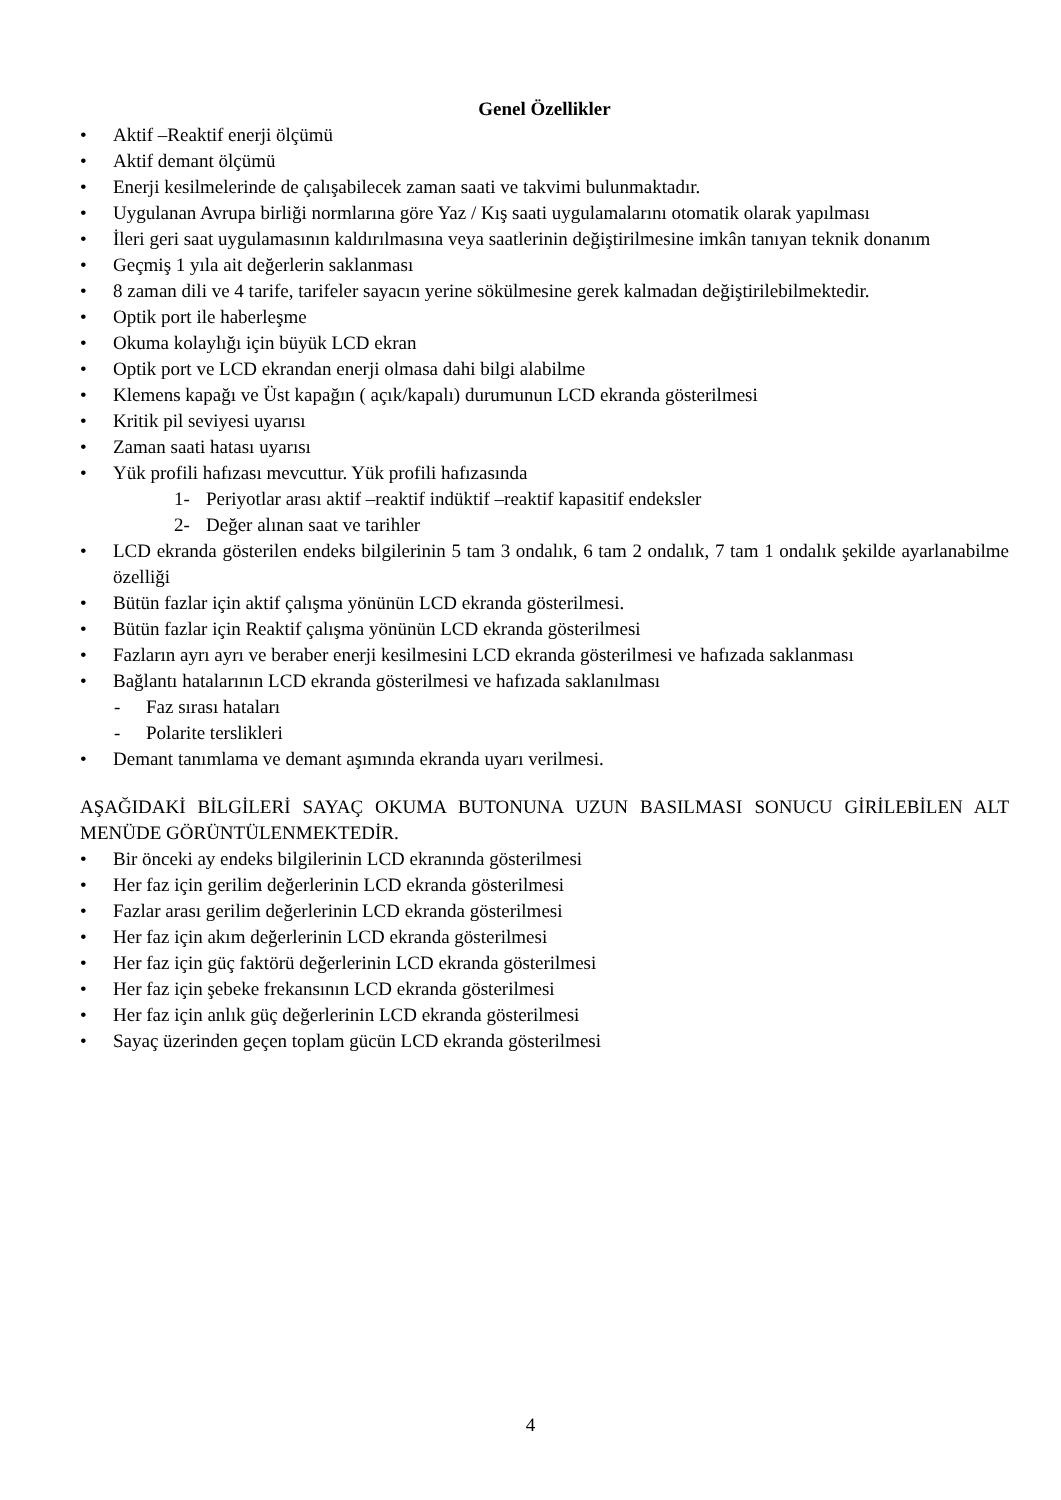Genel Özellikler
• Aktif –Reaktif enerji ölçümü
• Aktif demant ölçümü
• Enerji kesilmelerinde de çalışabilecek zaman saati ve takvimi bulunmaktadır.
• Uygulanan Avrupa birliği normlarına göre Yaz / Kış saati uygulamalarını otomatik olarak yapılması
• İleri geri saat uygulamasının kaldırılmasına veya saatlerinin değiştirilmesine imkân tanıyan teknik donanım
• Geçmiş 1 yıla ait değerlerin saklanması
• 8 zaman dili ve 4 tarife, tarifeler sayacın yerine sökülmesine gerek kalmadan değiştirilebilmektedir.
• Optik port ile haberleşme
• Okuma kolaylığı için büyük LCD ekran
• Optik port ve LCD ekrandan enerji olmasa dahi bilgi alabilme
• Klemens kapağı ve Üst kapağın ( açık/kapalı) durumunun LCD ekranda gösterilmesi
• Kritik pil seviyesi uyarısı
• Zaman saati hatası uyarısı
• Yük profili hafızası mevcuttur. Yük profili hafızasında
1- Periyotlar arası aktif –reaktif indüktif –reaktif kapasitif endeksler
2- Değer alınan saat ve tarihler
• LCD ekranda gösterilen endeks bilgilerinin 5 tam 3 ondalık, 6 tam 2 ondalık, 7 tam 1 ondalık şekilde ayarlanabilme özelliği
• Bütün fazlar için aktif çalışma yönünün LCD ekranda gösterilmesi.
• Bütün fazlar için Reaktif çalışma yönünün LCD ekranda gösterilmesi
• Fazların ayrı ayrı ve beraber enerji kesilmesini LCD ekranda gösterilmesi ve hafızada saklanması
• Bağlantı hatalarının LCD ekranda gösterilmesi ve hafızada saklanılması
- Faz sırası hataları
- Polarite terslikleri
• Demant tanımlama ve demant aşımında ekranda uyarı verilmesi.
AŞAĞIDAKİ BİLGİLERİ SAYAÇ OKUMA BUTONUNA UZUN BASILMASI SONUCU GİRİLEBİLEN ALT MENÜDE GÖRÜNTÜLENMEKTEDİR.
• Bir önceki ay endeks bilgilerinin LCD ekranında gösterilmesi
• Her faz için gerilim değerlerinin LCD ekranda gösterilmesi
• Fazlar arası gerilim değerlerinin LCD ekranda gösterilmesi
• Her faz için akım değerlerinin LCD ekranda gösterilmesi
• Her faz için güç faktörü değerlerinin LCD ekranda gösterilmesi
• Her faz için şebeke frekansının LCD ekranda gösterilmesi
• Her faz için anlık güç değerlerinin LCD ekranda gösterilmesi
• Sayaç üzerinden geçen toplam gücün LCD ekranda gösterilmesi
4